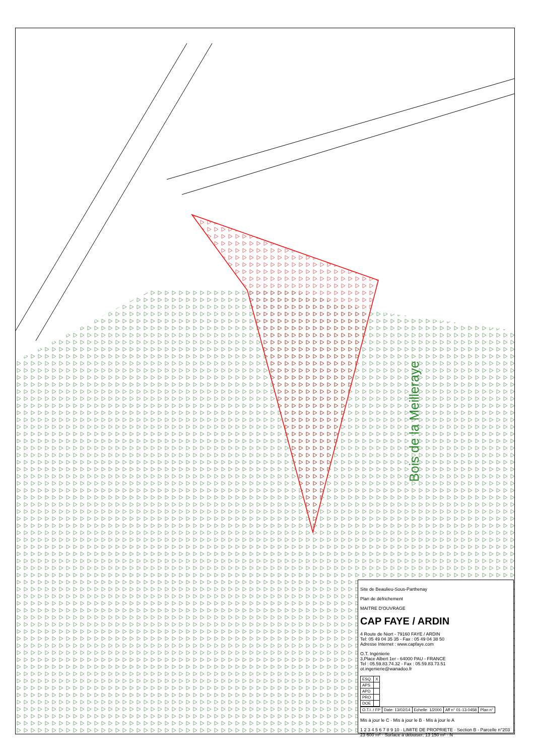Bois de la Meilleraye
Site de Beaulieu-Sous-Parthenay
Plan de défrichement
MAITRE D'OUVRAGE
CAP FAYE / ARDIN
4 Route de Niort - 79160 FAYE / ARDIN
Tel: 05 49 04 35 35 - Fax : 05 49 04 38 50
Adresse Internet : www.capfaye.com
O.T. Ingénierie
3,Place Albert 1er - 64000 PAU - FRANCE
Tel : 05.59.83.74.32 - Fax : 05.59.83.73.51
ot.ingenierie@wanadoo.fr
| ESQ. | X |
| APS | |
| APD | |
| PRO | |
| DOE | |
| O.T.I. / FP | Date: 13/02/14 | Echelle: 1/2000 | Aff n° 01-13-0458 | Plan n° |
Mis à jour le C · Mis à jour le B · Mis à jour le A
1 2 3 4 5 6 7 8 9 10 · LIMITE DE PROPRIETE · Section B - Parcelle n°203 23 600 m² · Surface à déboiser: 13 150 m² · N